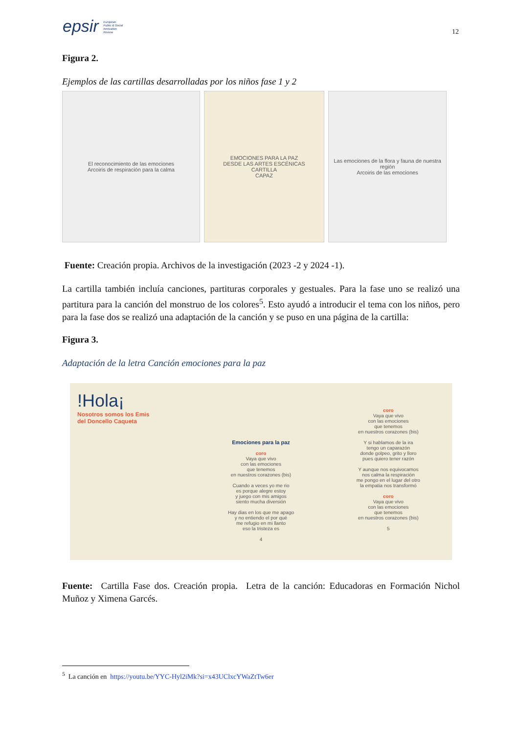epsir European
Public & Social
Innovation
Review
12
Figura 2.
Ejemplos de las cartillas desarrolladas por los niños fase 1 y 2
El reconocimiento de las emociones
Arcoiris de respiración para la calma
EMOCIONES PARA LA PAZ
DESDE LAS ARTES ESCÉNICAS
CARTILLA
CAPAZ
Las emociones de la flora y fauna de nuestra región
Arcoiris de las emociones
Fuente: Creación propia. Archivos de la investigación (2023 -2 y 2024 -1).
La cartilla también incluía canciones, partituras corporales y gestuales. Para la fase uno se realizó una partitura para la canción del monstruo de los colores<sup>5</sup>. Esto ayudó a introducir el tema con los niños, pero para la fase dos se realizó una adaptación de la canción y se puso en una página de la cartilla:
Figura 3.
Adaptación de la letra Canción emociones para la paz
!Hola¡
Nosotros somos los Emis
del Doncello Caqueta
Emociones para la paz
coro
Vaya que vivo
con las emociones
que tenemos
en nuestros corazones (bis)
Cuando a veces yo me rio
es porque alegre estoy
y juego con mis amigos
siento mucha diversión
Hay dias en los que me apago
y no entiendo el por qué
me refugio en mi llanto
eso la tristeza es
4
coro
Vaya que vivo
con las emociones
que tenemos
en nuestros corazones (bis)
Y si hablamos de la ira
tengo un caparazón
donde golpeo, grito y lloro
pues quiero tener razón
Y aunque nos equivocamos
nos calma la respiración
me pongo en el lugar del otro
la empatia nos transformó
coro
Vaya que vivo
con las emociones
que tenemos
en nuestros corazones (bis)
5
Fuente: Cartilla Fase dos. Creación propia. Letra de la canción: Educadoras en Formación Nichol Muñoz y Ximena Garcés.
<sup>5</sup> La canción en https://youtu.be/YYC-Hyl2iMk?si=x43UClxcYWaZtTw6er